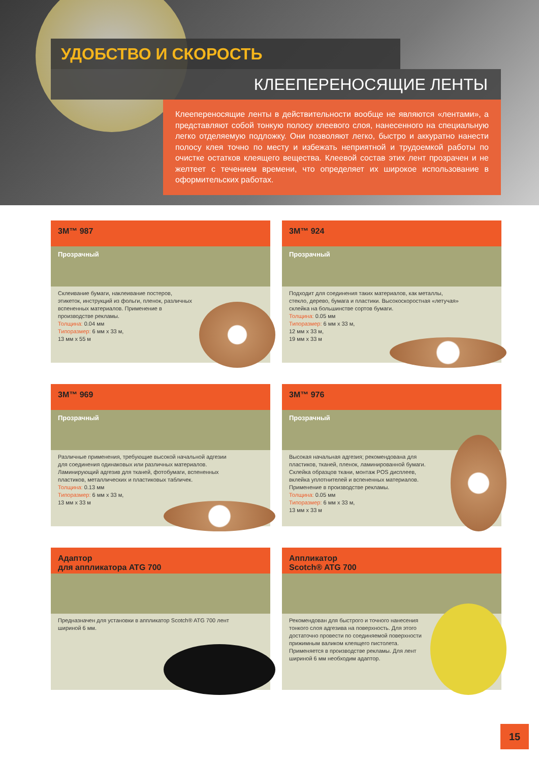УДОБСТВО И СКОРОСТЬ
КЛЕЕПЕРЕНОСЯЩИЕ ЛЕНТЫ
Клеепереносящие ленты в действительности вообще не являются «лентами», а представляют собой тонкую полосу клеевого слоя, нанесенного на специальную легко отделяемую подложку. Они позволяют легко, быстро и аккуратно нанести полосу клея точно по месту и избежать неприятной и трудоемкой работы по очистке остатков клеящего вещества. Клеевой состав этих лент прозрачен и не желтеет с течением времени, что определяет их широкое использование в оформительских работах.
3M™ 987
Прозрачный
Склеивание бумаги, наклеивание постеров, этикеток, инструкций из фольги, пленок, различных вспененных материалов. Применение в производстве рекламы.
Толщина: 0.04 мм
Типоразмер: 6 мм x 33 м,
13 мм x 55 м
3M™ 924
Прозрачный
Подходит для соединения таких материалов, как металлы, стекло, дерево, бумага и пластики. Высокоскоростная «летучая» склейка на большинстве сортов бумаги.
Толщина: 0.05 мм
Типоразмер: 6 мм x 33 м,
12 мм x 33 м,
19 мм x 33 м
3M™ 969
Прозрачный
Различные применения, требующие высокой начальной адгезии для соединения одинаковых или различных материалов. Ламинирующий адгезив для тканей, фотобумаги, вспененных пластиков, металлических и пластиковых табличек.
Толщина: 0.13 мм
Типоразмер: 6 мм x 33 м,
13 мм x 33 м
3M™ 976
Прозрачный
Высокая начальная адгезия; рекомендована для пластиков, тканей, пленок, ламинированной бумаги. Склейка образцов ткани, монтаж POS дисплеев, вклейка уплотнителей и вспененных материалов. Применение в производстве рекламы.
Толщина: 0.05 мм
Типоразмер: 6 мм x 33 м,
13 мм x 33 м
Адаптор
для аппликатора ATG 700
Предназначен для установки в аппликатор Scotch® ATG 700 лент шириной 6 мм.
Аппликатор
Scotch® ATG 700
Рекомендован для быстрого и точного нанесения тонкого слоя адгезива на поверхность. Для этого достаточно провести по соединяемой поверхности прижимным валиком клеящего пистолета. Применяется в производстве рекламы. Для лент шириной 6 мм необходим адаптор.
15